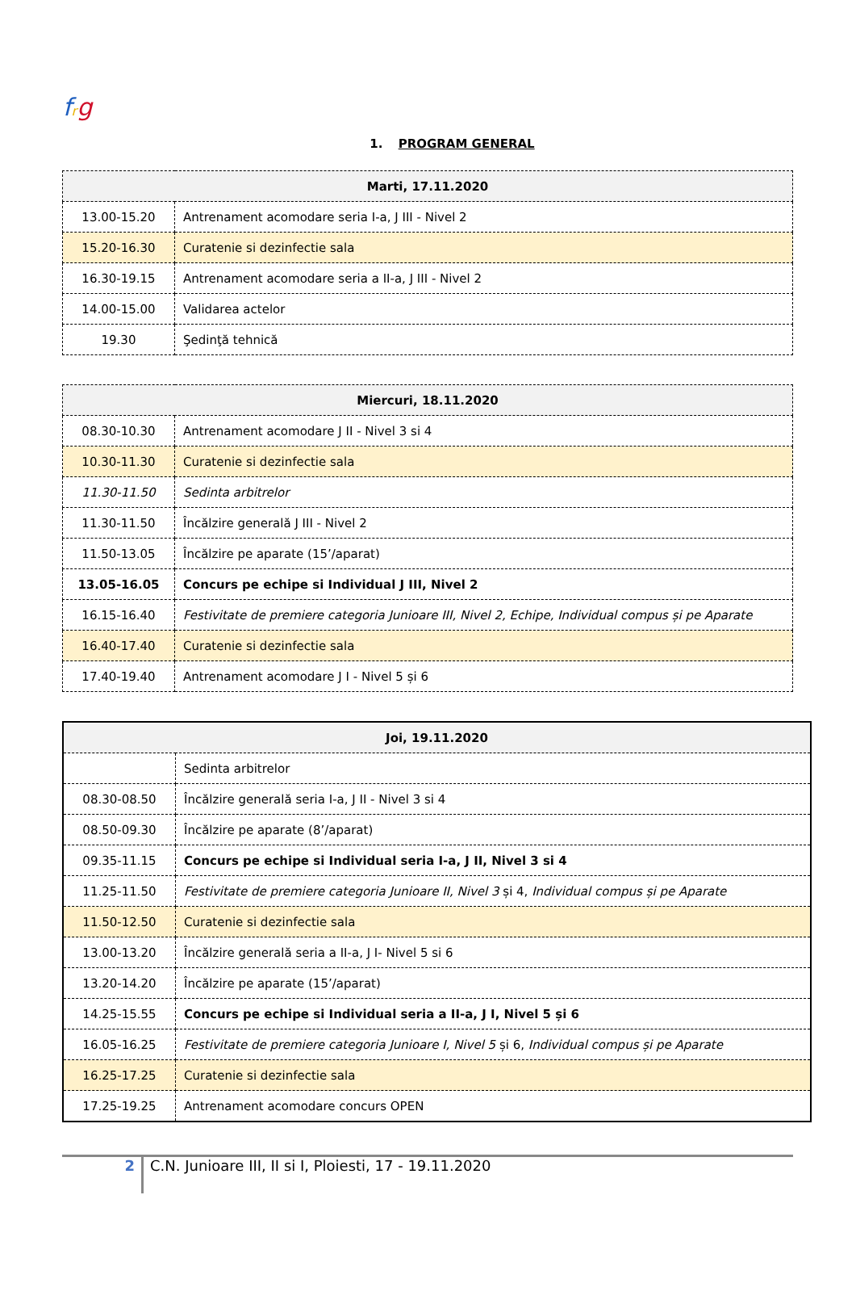frg
1. PROGRAM GENERAL
| Marti, 17.11.2020 | |
| --- | --- |
| 13.00-15.20 | Antrenament acomodare seria I-a, J III - Nivel 2 |
| 15.20-16.30 | Curatenie si dezinfectie sala |
| 16.30-19.15 | Antrenament acomodare seria a II-a, J III - Nivel 2 |
| 14.00-15.00 | Validarea actelor |
| 19.30 | Şedinţă tehnică |
| Miercuri, 18.11.2020 | |
| --- | --- |
| 08.30-10.30 | Antrenament acomodare J II - Nivel 3 si 4 |
| 10.30-11.30 | Curatenie si dezinfectie sala |
| 11.30-11.50 | Sedinta arbitrelor |
| 11.30-11.50 | Încălzire generală J III - Nivel 2 |
| 11.50-13.05 | Încălzire pe aparate (15’/aparat) |
| 13.05-16.05 | Concurs pe echipe si Individual J III, Nivel 2 |
| 16.15-16.40 | Festivitate de premiere categoria Junioare III, Nivel 2, Echipe, Individual compus și pe Aparate |
| 16.40-17.40 | Curatenie si dezinfectie sala |
| 17.40-19.40 | Antrenament acomodare J I - Nivel 5 și 6 |
| Joi, 19.11.2020 | |
| --- | --- |
| | Sedinta arbitrelor |
| 08.30-08.50 | Încălzire generală seria I-a, J II - Nivel 3 si 4 |
| 08.50-09.30 | Încălzire pe aparate (8’/aparat) |
| 09.35-11.15 | Concurs pe echipe si Individual seria I-a, J II, Nivel 3 si 4 |
| 11.25-11.50 | Festivitate de premiere categoria Junioare II, Nivel 3 și 4, Individual compus și pe Aparate |
| 11.50-12.50 | Curatenie si dezinfectie sala |
| 13.00-13.20 | Încălzire generală seria a II-a, J I- Nivel 5 si 6 |
| 13.20-14.20 | Încălzire pe aparate (15’/aparat) |
| 14.25-15.55 | Concurs pe echipe si Individual seria a II-a, J I, Nivel 5 și 6 |
| 16.05-16.25 | Festivitate de premiere categoria Junioare I, Nivel 5 și 6, Individual compus și pe Aparate |
| 16.25-17.25 | Curatenie si dezinfectie sala |
| 17.25-19.25 | Antrenament acomodare concurs OPEN |
2
C.N. Junioare III, II si I, Ploiesti, 17 - 19.11.2020